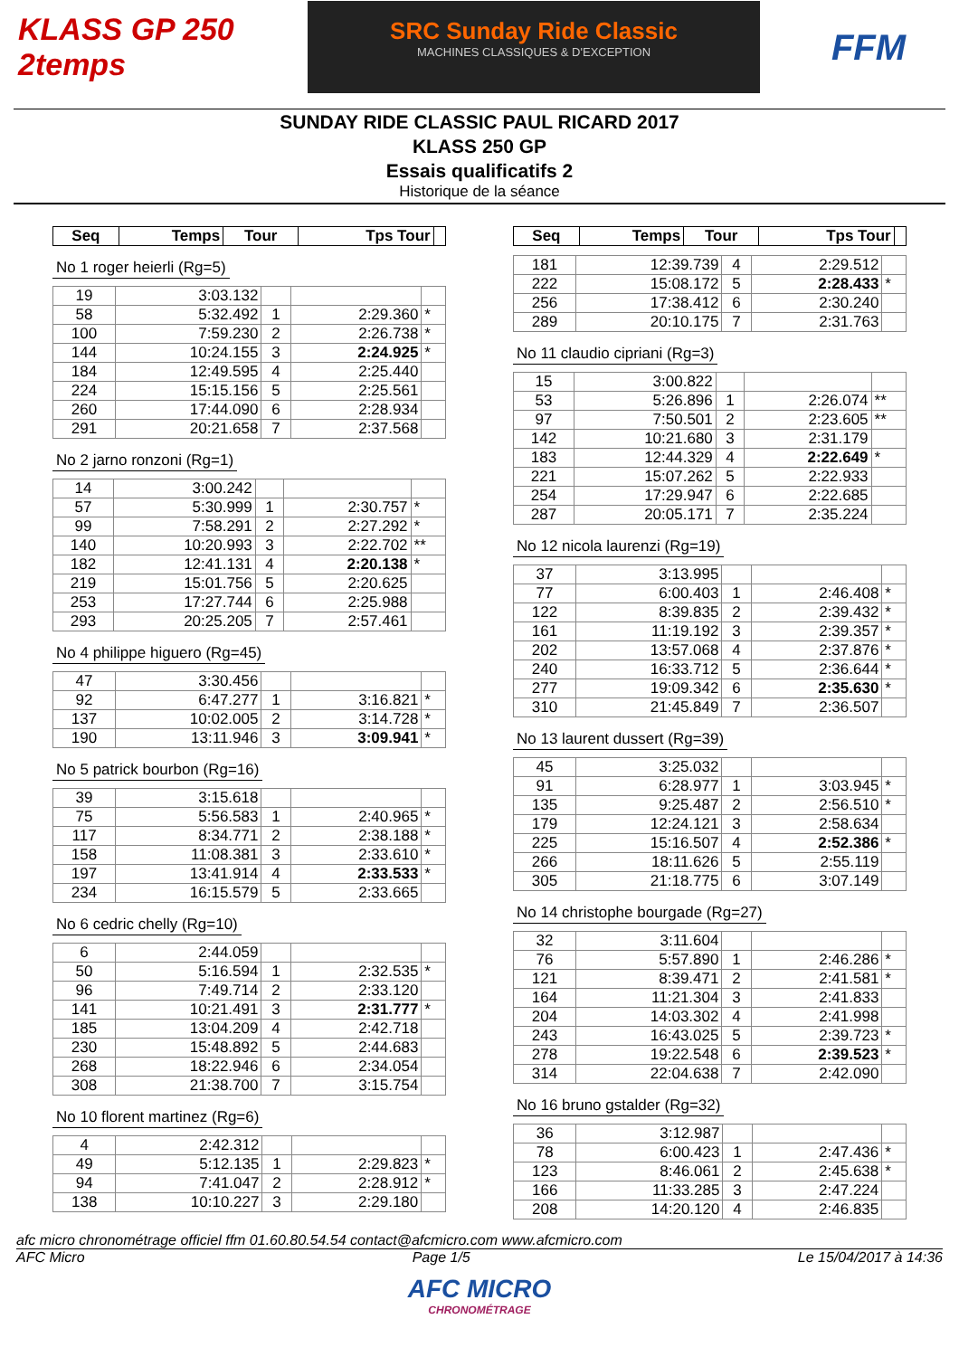KLASS GP 250 2temps
SRC Sunday Ride Classic
MACHINES CLASSIQUES & D'EXCEPTION
FFM
SUNDAY RIDE CLASSIC PAUL RICARD 2017
KLASS 250 GP
Essais qualificatifs 2
Historique de la séance
| Seq | Temps | Tour | Tps Tour | |
| --- | --- | --- | --- | --- |
No 1 roger heierli (Rg=5)
| 19 | 3:03.132 | | | |
| 58 | 5:32.492 | 1 | 2:29.360 | * |
| 100 | 7:59.230 | 2 | 2:26.738 | * |
| 144 | 10:24.155 | 3 | 2:24.925 | * |
| 184 | 12:49.595 | 4 | 2:25.440 | |
| 224 | 15:15.156 | 5 | 2:25.561 | |
| 260 | 17:44.090 | 6 | 2:28.934 | |
| 291 | 20:21.658 | 7 | 2:37.568 | |
No 2 jarno ronzoni (Rg=1)
| 14 | 3:00.242 | | | |
| 57 | 5:30.999 | 1 | 2:30.757 | * |
| 99 | 7:58.291 | 2 | 2:27.292 | * |
| 140 | 10:20.993 | 3 | 2:22.702 | ** |
| 182 | 12:41.131 | 4 | 2:20.138 | * |
| 219 | 15:01.756 | 5 | 2:20.625 | |
| 253 | 17:27.744 | 6 | 2:25.988 | |
| 293 | 20:25.205 | 7 | 2:57.461 | |
No 4 philippe higuero (Rg=45)
| 47 | 3:30.456 | | | |
| 92 | 6:47.277 | 1 | 3:16.821 | * |
| 137 | 10:02.005 | 2 | 3:14.728 | * |
| 190 | 13:11.946 | 3 | 3:09.941 | * |
No 5 patrick bourbon (Rg=16)
| 39 | 3:15.618 | | | |
| 75 | 5:56.583 | 1 | 2:40.965 | * |
| 117 | 8:34.771 | 2 | 2:38.188 | * |
| 158 | 11:08.381 | 3 | 2:33.610 | * |
| 197 | 13:41.914 | 4 | 2:33.533 | * |
| 234 | 16:15.579 | 5 | 2:33.665 | |
No 6 cedric chelly (Rg=10)
| 6 | 2:44.059 | | | |
| 50 | 5:16.594 | 1 | 2:32.535 | * |
| 96 | 7:49.714 | 2 | 2:33.120 | |
| 141 | 10:21.491 | 3 | 2:31.777 | * |
| 185 | 13:04.209 | 4 | 2:42.718 | |
| 230 | 15:48.892 | 5 | 2:44.683 | |
| 268 | 18:22.946 | 6 | 2:34.054 | |
| 308 | 21:38.700 | 7 | 3:15.754 | |
No 10 florent martinez (Rg=6)
| 4 | 2:42.312 | | | |
| 49 | 5:12.135 | 1 | 2:29.823 | * |
| 94 | 7:41.047 | 2 | 2:28.912 | * |
| 138 | 10:10.227 | 3 | 2:29.180 | |
| Seq | Temps | Tour | Tps Tour | |
| --- | --- | --- | --- | --- |
| 181 | 12:39.739 | 4 | 2:29.512 | |
| 222 | 15:08.172 | 5 | 2:28.433 | * |
| 256 | 17:38.412 | 6 | 2:30.240 | |
| 289 | 20:10.175 | 7 | 2:31.763 | |
No 11 claudio cipriani (Rg=3)
| 15 | 3:00.822 | | | |
| 53 | 5:26.896 | 1 | 2:26.074 | ** |
| 97 | 7:50.501 | 2 | 2:23.605 | ** |
| 142 | 10:21.680 | 3 | 2:31.179 | |
| 183 | 12:44.329 | 4 | 2:22.649 | * |
| 221 | 15:07.262 | 5 | 2:22.933 | |
| 254 | 17:29.947 | 6 | 2:22.685 | |
| 287 | 20:05.171 | 7 | 2:35.224 | |
No 12 nicola laurenzi (Rg=19)
| 37 | 3:13.995 | | | |
| 77 | 6:00.403 | 1 | 2:46.408 | * |
| 122 | 8:39.835 | 2 | 2:39.432 | * |
| 161 | 11:19.192 | 3 | 2:39.357 | * |
| 202 | 13:57.068 | 4 | 2:37.876 | * |
| 240 | 16:33.712 | 5 | 2:36.644 | * |
| 277 | 19:09.342 | 6 | 2:35.630 | * |
| 310 | 21:45.849 | 7 | 2:36.507 | |
No 13 laurent dussert (Rg=39)
| 45 | 3:25.032 | | | |
| 91 | 6:28.977 | 1 | 3:03.945 | * |
| 135 | 9:25.487 | 2 | 2:56.510 | * |
| 179 | 12:24.121 | 3 | 2:58.634 | |
| 225 | 15:16.507 | 4 | 2:52.386 | * |
| 266 | 18:11.626 | 5 | 2:55.119 | |
| 305 | 21:18.775 | 6 | 3:07.149 | |
No 14 christophe bourgade (Rg=27)
| 32 | 3:11.604 | | | |
| 76 | 5:57.890 | 1 | 2:46.286 | * |
| 121 | 8:39.471 | 2 | 2:41.581 | * |
| 164 | 11:21.304 | 3 | 2:41.833 | |
| 204 | 14:03.302 | 4 | 2:41.998 | |
| 243 | 16:43.025 | 5 | 2:39.723 | * |
| 278 | 19:22.548 | 6 | 2:39.523 | * |
| 314 | 22:04.638 | 7 | 2:42.090 | |
No 16 bruno gstalder (Rg=32)
| 36 | 3:12.987 | | | |
| 78 | 6:00.423 | 1 | 2:47.436 | * |
| 123 | 8:46.061 | 2 | 2:45.638 | * |
| 166 | 11:33.285 | 3 | 2:47.224 | |
| 208 | 14:20.120 | 4 | 2:46.835 | |
afc micro chronométrage officiel ffm 01.60.80.54.54 contact@afcmicro.com www.afcmicro.com
AFC Micro Page 1/5 Le 15/04/2017 à 14:36
AFC MICRO
CHRONOMÉTRAGE